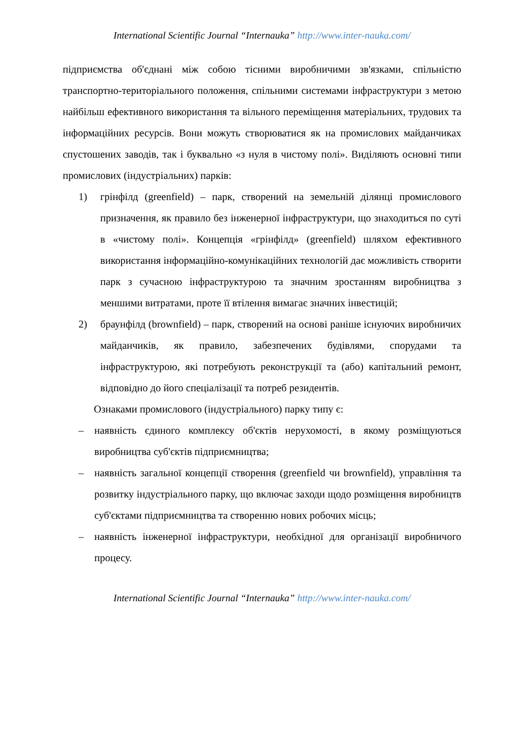International Scientific Journal “Internauka” http://www.inter-nauka.com/
підприємства об'єднані між собою тісними виробничими зв'язками, спільністю транспортно-територіального положення, спільними системами інфраструктури з метою найбільш ефективного використання та вільного переміщення матеріальних, трудових та інформаційних ресурсів. Вони можуть створюватися як на промислових майданчиках спустошених заводів, так і буквально «з нуля в чистому полі». Виділяють основні типи промислових (індустріальних) парків:
1) грінфілд (greenfield) – парк, створений на земельній ділянці промислового призначення, як правило без інженерної інфраструктури, що знаходиться по суті в «чистому полі». Концепція «грінфілд» (greenfield) шляхом ефективного використання інформаційно-комунікаційних технологій дає можливість створити парк з сучасною інфраструктурою та значним зростанням виробництва з меншими витратами, проте її втілення вимагає значних інвестицій;
2) браунфілд (brownfield) – парк, створений на основі раніше існуючих виробничих майданчиків, як правило, забезпечених будівлями, спорудами та інфраструктурою, які потребують реконструкції та (або) капітальний ремонт, відповідно до його спеціалізації та потреб резидентів.
Ознаками промислового (індустріального) парку типу є:
– наявність єдиного комплексу об'єктів нерухомості, в якому розміщуються виробництва суб'єктів підприємництва;
– наявність загальної концепції створення (greenfield чи brownfield), управління та розвитку індустріального парку, що включає заходи щодо розміщення виробництв суб'єктами підприємництва та створенню нових робочих місць;
– наявність інженерної інфраструктури, необхідної для організації виробничого процесу.
International Scientific Journal “Internauka” http://www.inter-nauka.com/